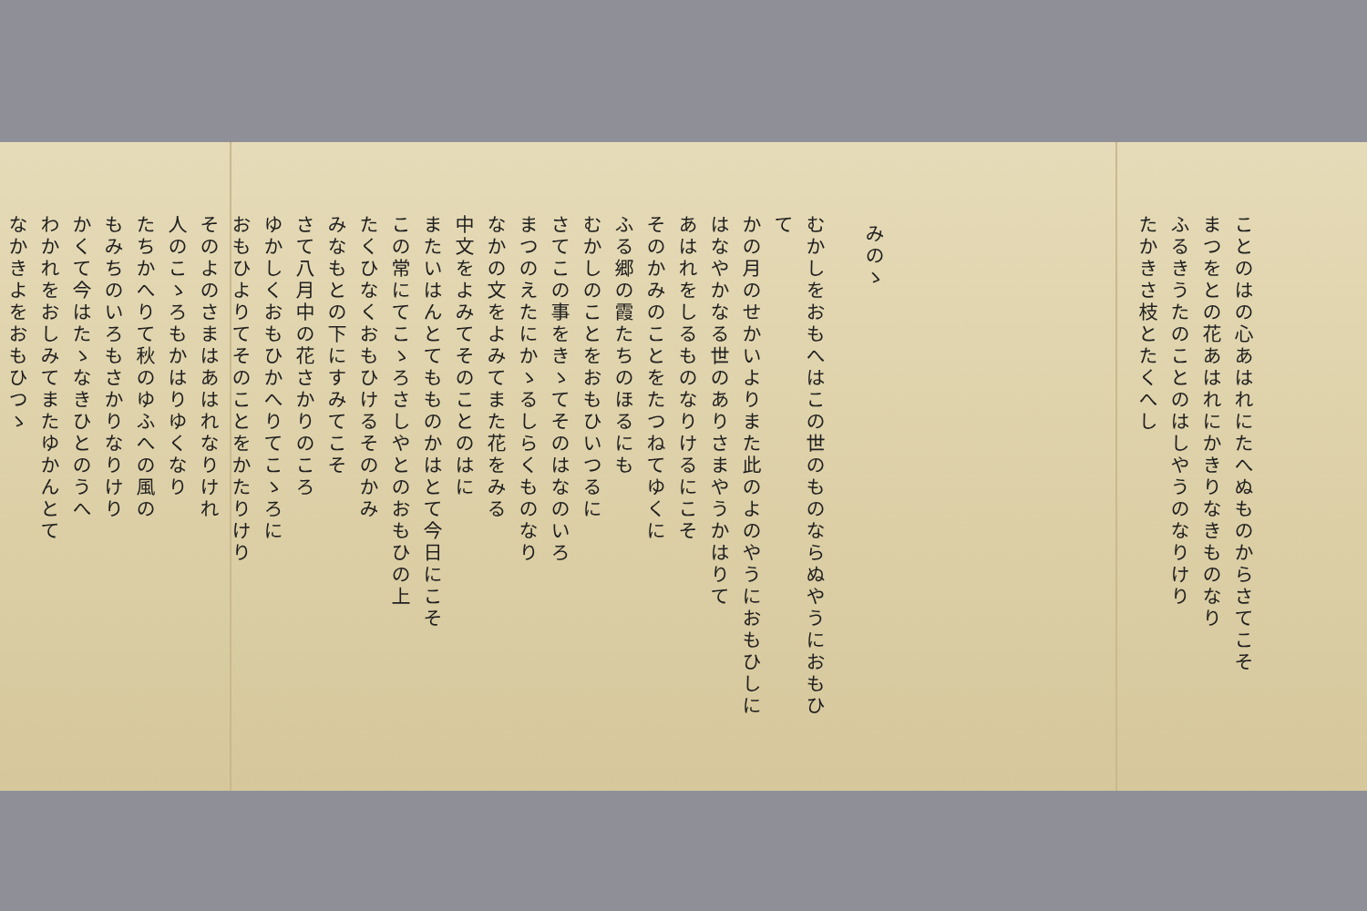ことのはの心あはれにたへぬものからさてこそ
まつをとの花あはれにかきりなきものなり
ふるきうたのことのはしやうのなりけり
たかきさ枝とたくへし
みのゝ
むかしをおもへはこの世のものならぬやうにおもひて
かの月のせかいよりまた此のよのやうにおもひしに
はなやかなる世のありさまやうかはりて
あはれをしるものなりけるにこそ
そのかみのことをたつねてゆくに
ふる郷の霞たちのほるにも
むかしのことをおもひいつるに
さてこの事をきゝてそのはなのいろ
まつのえたにかゝるしらくものなり
なかの文をよみてまた花をみる
中文をよみてそのことのはに
またいはんとてもものかはとて今日にこそ
この常にてこゝろさしやとのおもひの上
たくひなくおもひけるそのかみ
みなもとの下にすみてこそ
さて八月中の花さかりのころ
ゆかしくおもひかへりてこゝろに
おもひよりてそのことをかたりけり
そのよのさまはあはれなりけれ
人のこゝろもかはりゆくなり
たちかへりて秋のゆふへの風の
もみちのいろもさかりなりけり
かくて今はたゝなきひとのうへ
わかれをおしみてまたゆかんとて
なかきよをおもひつゝ